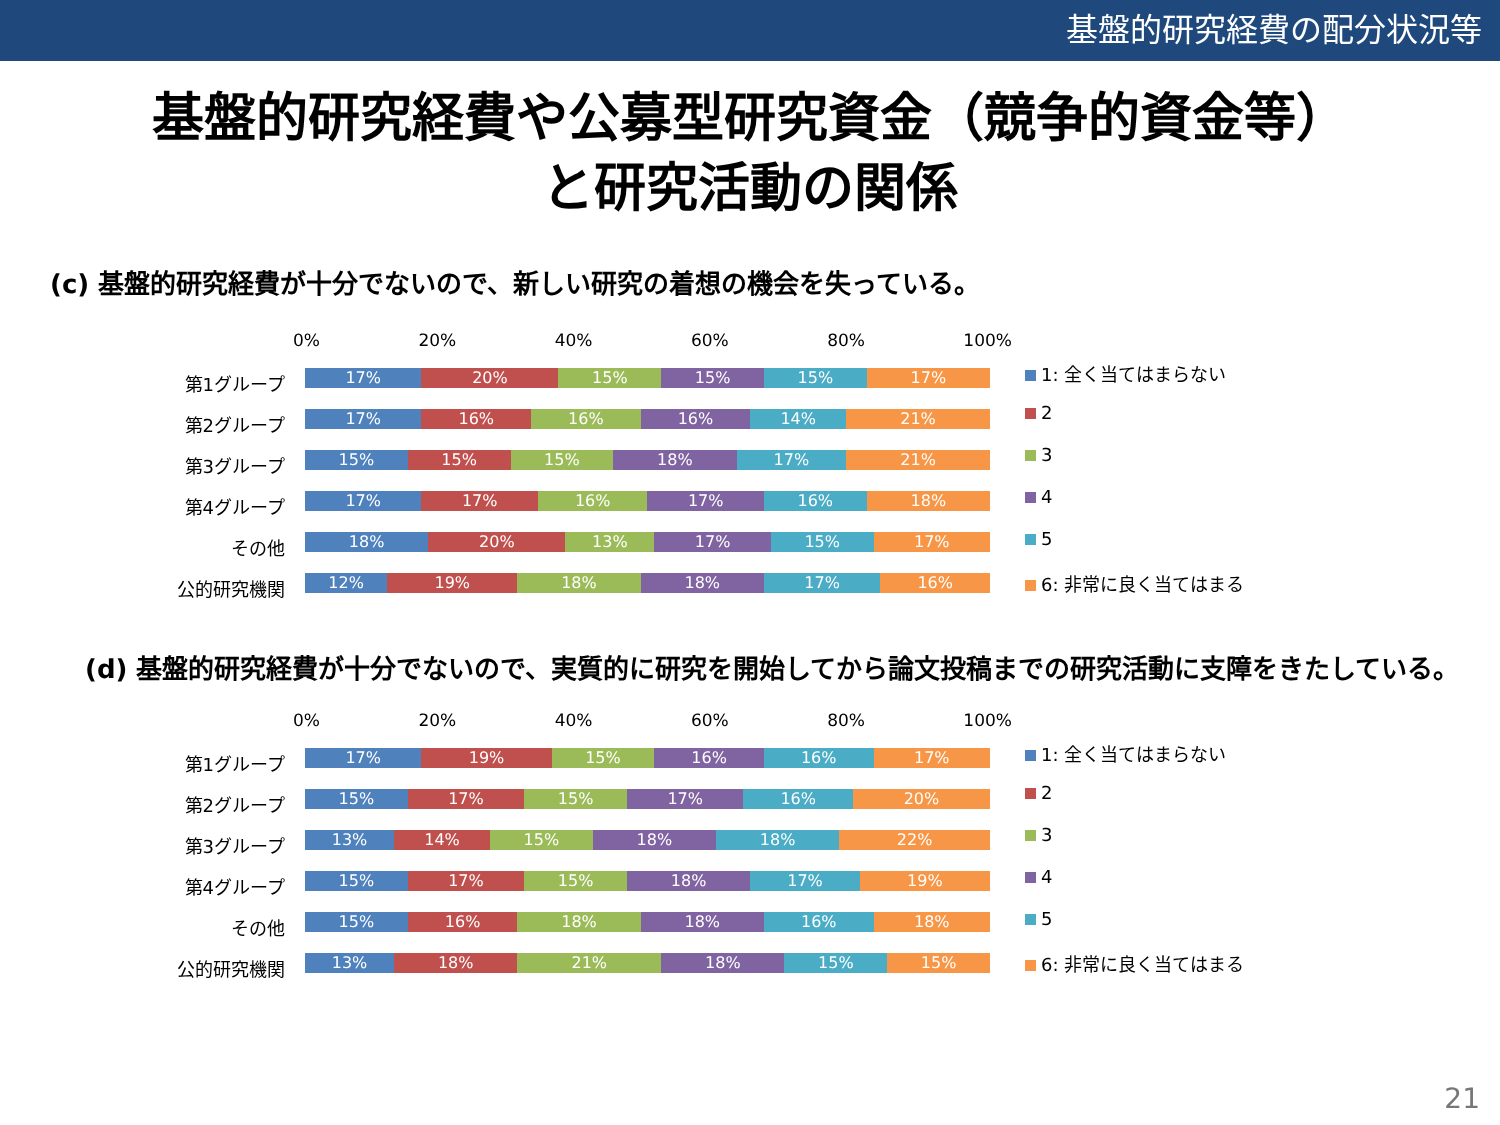基盤的研究経費の配分状況等
基盤的研究経費や公募型研究資金（競争的資金等）
と研究活動の関係
(c) 基盤的研究経費が十分でないので、新しい研究の着想の機会を失っている。
第1グループ
第2グループ
第3グループ
第4グループ
その他
公的研究機関
0% 20% 40% 60% 80% 100%
17% 20% 15% 15% 15% 17%
17% 16% 16% 16% 14% 21%
15% 15% 15% 18% 17% 21%
17% 17% 16% 17% 16% 18%
18% 20% 13% 17% 15% 17%
12% 19% 18% 18% 17% 16%
1: 全く当てはまらない
2
3
4
5
6: 非常に良く当てはまる
(d) 基盤的研究経費が十分でないので、実質的に研究を開始してから論文投稿までの研究活動に支障をきたしている。
第1グループ
第2グループ
第3グループ
第4グループ
その他
公的研究機関
0% 20% 40% 60% 80% 100%
17% 19% 15% 16% 16% 17%
15% 17% 15% 17% 16% 20%
13% 14% 15% 18% 18% 22%
15% 17% 15% 18% 17% 19%
15% 16% 18% 18% 16% 18%
13% 18% 21% 18% 15% 15%
1: 全く当てはまらない
2
3
4
5
6: 非常に良く当てはまる
21